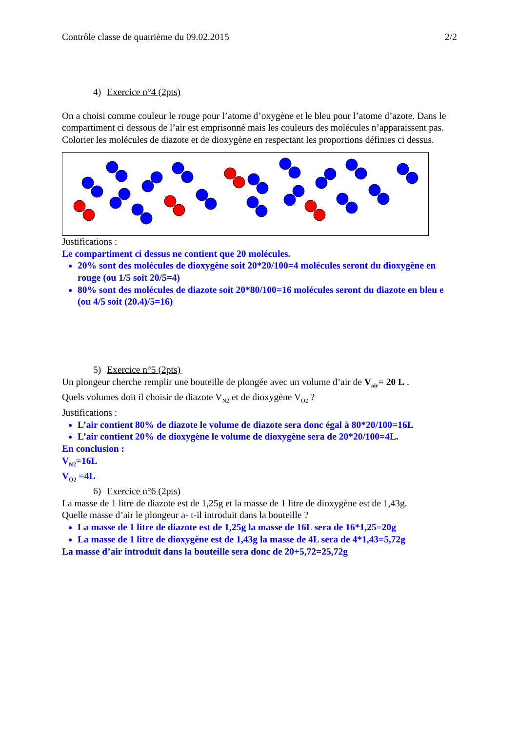Contrôle classe de quatrième du 09.02.2015 2/2
4) Exercice n°4 (2pts)
On a choisi comme couleur le rouge pour l’atome d’oxygène et le bleu pour l’atome d’azote. Dans le compartiment ci dessous de l’air est emprisonné mais les couleurs des molécules n’apparaissent pas. Colorier les molécules de diazote et de dioxygène en respectant les proportions définies ci dessus.
Justifications :
Le compartiment ci dessus ne contient que 20 molécules.
20% sont des molécules de dioxygène soit 20*20/100=4 molécules seront du dioxygène en rouge (ou 1/5 soit 20/5=4)
80% sont des molécules de diazote soit 20*80/100=16 molécules seront du diazote en bleu e (ou 4/5 soit (20.4)/5=16)
5) Exercice n°5 (2pts)
Un plongeur cherche remplir une bouteille de plongée avec un volume d’air de V<sub>air</sub>= 20 L .
Quels volumes doit il choisir de diazote V<sub>N2</sub> et de dioxygène V<sub>O2</sub> ?
Justifications :
L’air contient 80% de diazote le volume de diazote sera donc égal à 80*20/100=16L
L’air contient 20% de dioxygène le volume de dioxygène sera de 20*20/100=4L.
En conclusion :
V<sub>N2</sub>=16L
V<sub>O2</sub> =4L
6) Exercice n°6 (2pts)
La masse de 1 litre de diazote est de 1,25g et la masse de 1 litre de dioxygène est de 1,43g.
Quelle masse d’air le plongeur a- t-il introduit dans la bouteille ?
La masse de 1 litre de diazote est de 1,25g la masse de 16L sera de 16*1,25=20g
La masse de 1 litre de dioxygène est de 1,43g la masse de 4L sera de 4*1,43=5,72g
La masse d’air introduit dans la bouteille sera donc de 20+5,72=25,72g